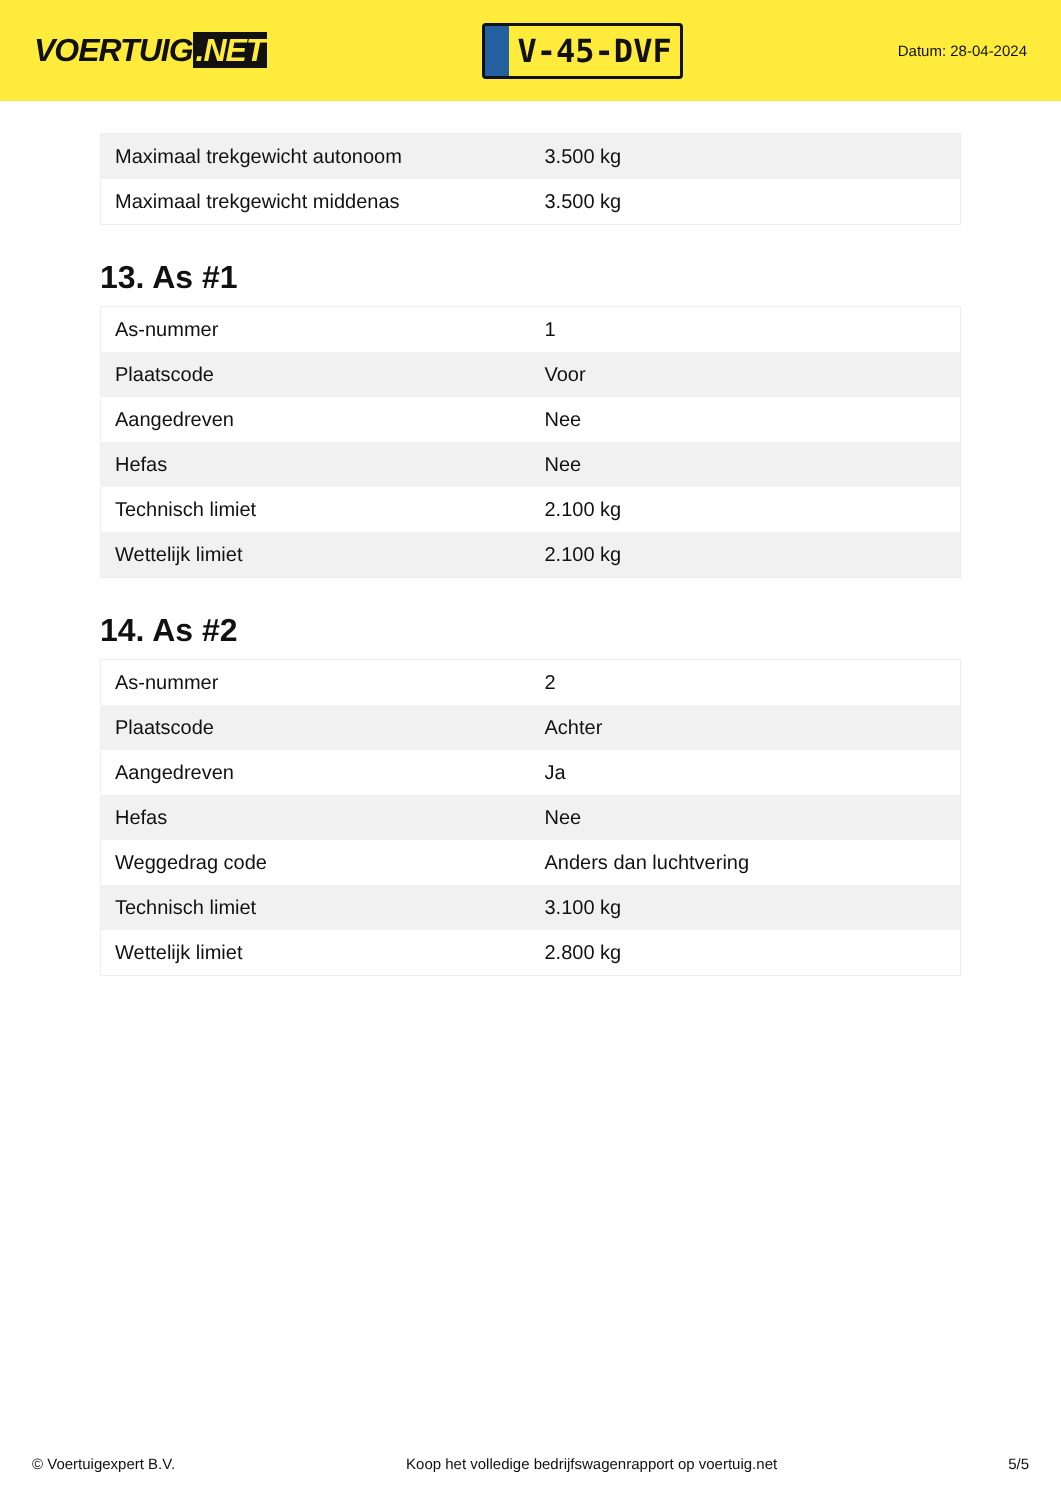VOERTUIG.NET
V-45-DVF
Datum: 28-04-2024
| Maximaal trekgewicht autonoom | 3.500 kg |
| Maximaal trekgewicht middenas | 3.500 kg |
13. As #1
| As-nummer | 1 |
| Plaatscode | Voor |
| Aangedreven | Nee |
| Hefas | Nee |
| Technisch limiet | 2.100 kg |
| Wettelijk limiet | 2.100 kg |
14. As #2
| As-nummer | 2 |
| Plaatscode | Achter |
| Aangedreven | Ja |
| Hefas | Nee |
| Weggedrag code | Anders dan luchtvering |
| Technisch limiet | 3.100 kg |
| Wettelijk limiet | 2.800 kg |
© Voertuigexpert B.V. Koop het volledige bedrijfswagenrapport op voertuig.net 5/5